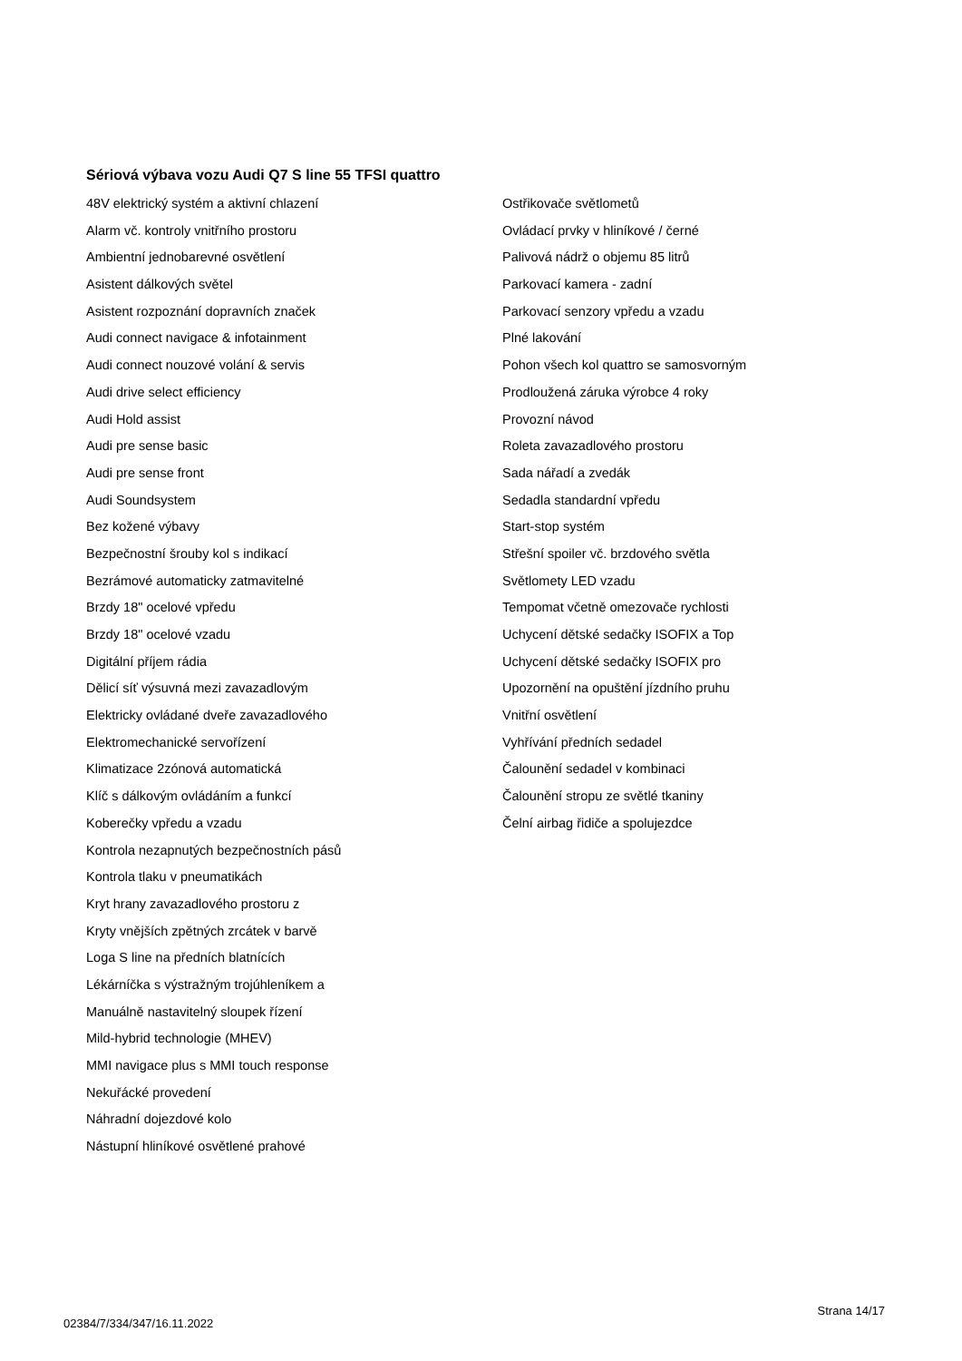Sériová výbava vozu Audi Q7 S line 55 TFSI quattro
48V elektrický systém a aktivní chlazení
Alarm vč. kontroly vnitřního prostoru
Ambientní jednobarevné osvětlení
Asistent dálkových světel
Asistent rozpoznání dopravních značek
Audi connect navigace & infotainment
Audi connect nouzové volání & servis
Audi drive select efficiency
Audi Hold assist
Audi pre sense basic
Audi pre sense front
Audi Soundsystem
Bez kožené výbavy
Bezpečnostní šrouby kol s indikací
Bezrámové automaticky zatmavitelné
Brzdy 18" ocelové vpředu
Brzdy 18" ocelové vzadu
Digitální příjem rádia
Dělicí síť výsuvná mezi zavazadlovým
Elektricky ovládané dveře zavazadlového
Elektromechanické servořízení
Klimatizace 2zónová automatická
Klíč s dálkovým ovládáním a funkcí
Koberečky vpředu a vzadu
Kontrola nezapnutých bezpečnostních pásů
Kontrola tlaku v pneumatikách
Kryt hrany zavazadlového prostoru z
Kryty vnějších zpětných zrcátek v barvě
Loga S line na předních blatnících
Lékárníčka s výstražným trojúhleníkem a
Manuálně nastavitelný sloupek řízení
Mild-hybrid technologie (MHEV)
MMI navigace plus s MMI touch response
Nekuřácké provedení
Náhradní dojezdové kolo
Nástupní hliníkové osvětlené prahové
Ostřikovače světlometů
Ovládací prvky v hliníkové / černé
Palivová nádrž o objemu 85 litrů
Parkovací kamera - zadní
Parkovací senzory vpředu a vzadu
Plné lakování
Pohon všech kol quattro se samosvorným
Prodloužená záruka výrobce 4 roky
Provozní návod
Roleta zavazadlového prostoru
Sada nářadí a zvedák
Sedadla standardní vpředu
Start-stop systém
Střešní spoiler vč. brzdového světla
Světlomety LED vzadu
Tempomat včetně omezovače rychlosti
Uchycení dětské sedačky ISOFIX a Top
Uchycení dětské sedačky ISOFIX pro
Upozornění na opuštění jízdního pruhu
Vnitřní osvětlení
Vyhřívání předních sedadel
Čalounění sedadel v kombinaci
Čalounění stropu ze světlé tkaniny
Čelní airbag řidiče a spolujezdce
02384/7/334/347/16.11.2022 Strana 14/17